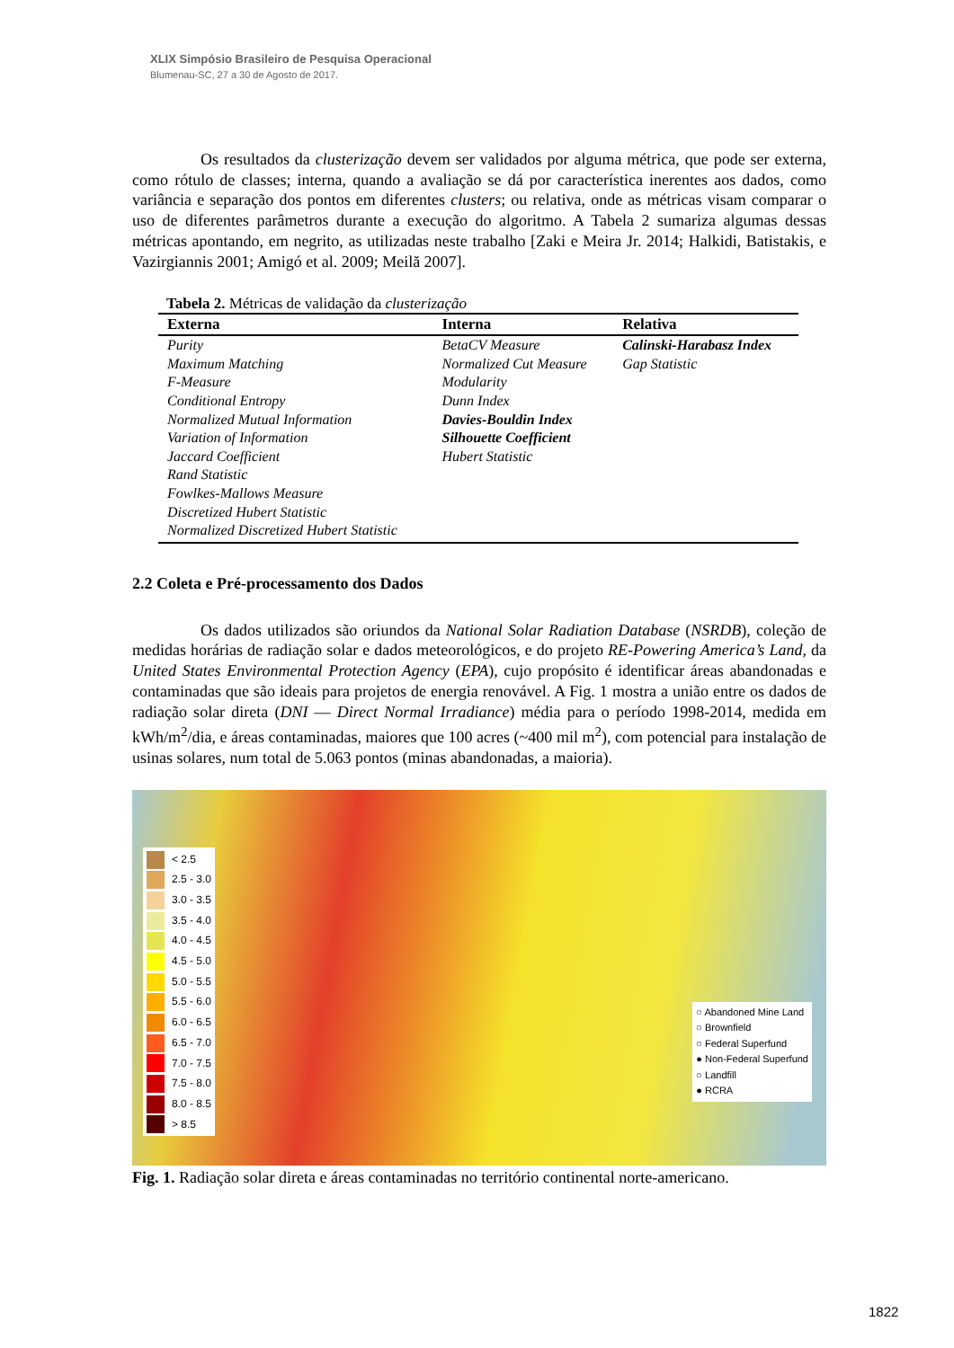XLIX Simpósio Brasileiro de Pesquisa Operacional
Blumenau-SC, 27 a 30 de Agosto de 2017.
Os resultados da clusterização devem ser validados por alguma métrica, que pode ser externa, como rótulo de classes; interna, quando a avaliação se dá por característica inerentes aos dados, como variância e separação dos pontos em diferentes clusters; ou relativa, onde as métricas visam comparar o uso de diferentes parâmetros durante a execução do algoritmo. A Tabela 2 sumariza algumas dessas métricas apontando, em negrito, as utilizadas neste trabalho [Zaki e Meira Jr. 2014; Halkidi, Batistakis, e Vazirgiannis 2001; Amigó et al. 2009; Meilă 2007].
Tabela 2. Métricas de validação da clusterização
| Externa | Interna | Relativa |
| --- | --- | --- |
| Purity | BetaCV Measure | Calinski-Harabasz Index |
| Maximum Matching | Normalized Cut Measure | Gap Statistic |
| F-Measure | Modularity | |
| Conditional Entropy | Dunn Index | |
| Normalized Mutual Information | Davies-Bouldin Index | |
| Variation of Information | Silhouette Coefficient | |
| Jaccard Coefficient | Hubert Statistic | |
| Rand Statistic | | |
| Fowlkes-Mallows Measure | | |
| Discretized Hubert Statistic | | |
| Normalized Discretized Hubert Statistic | | |
2.2 Coleta e Pré-processamento dos Dados
Os dados utilizados são oriundos da National Solar Radiation Database (NSRDB), coleção de medidas horárias de radiação solar e dados meteorológicos, e do projeto RE-Powering America’s Land, da United States Environmental Protection Agency (EPA), cujo propósito é identificar áreas abandonadas e contaminadas que são ideais para projetos de energia renovável. A Fig. 1 mostra a união entre os dados de radiação solar direta (DNI — Direct Normal Irradiance) média para o período 1998-2014, medida em kWh/m<sup>2</sup>/dia, e áreas contaminadas, maiores que 100 acres (~400 mil m<sup>2</sup>), com potencial para instalação de usinas solares, num total de 5.063 pontos (minas abandonadas, a maioria).
< 2.5
2.5 - 3.0
3.0 - 3.5
3.5 - 4.0
4.0 - 4.5
4.5 - 5.0
5.0 - 5.5
5.5 - 6.0
6.0 - 6.5
6.5 - 7.0
7.0 - 7.5
7.5 - 8.0
8.0 - 8.5
> 8.5
○ Abandoned Mine Land
○ Brownfield
○ Federal Superfund
● Non-Federal Superfund
○ Landfill
● RCRA
Fig. 1. Radiação solar direta e áreas contaminadas no território continental norte-americano.
1822